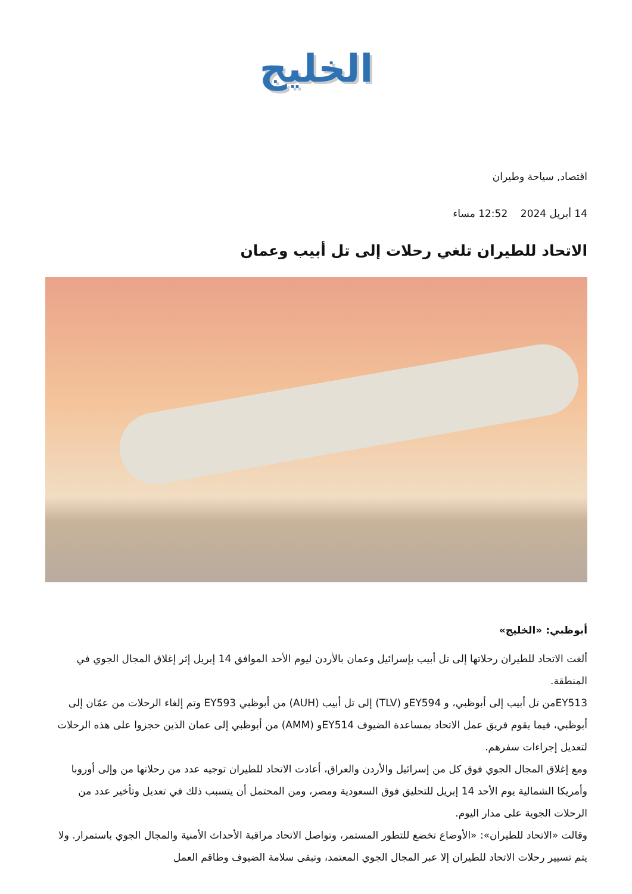الخليج
اقتصاد, سياحة وطيران
14 أبريل 2024 12:52 مساء
الاتحاد للطيران تلغي رحلات إلى تل أبيب وعمان
أبوظبي: «الخليج»
ألغت الاتحاد للطيران رحلاتها إلى تل أبيب بإسرائيل وعمان بالأردن ليوم الأحد الموافق 14 إبريل إثر إغلاق المجال الجوي في المنطقة.
EY513من تل أبيب إلى أبوظبي، و EY594و (TLV) إلى تل أبيب (AUH) من أبوظبي EY593 وتم إلغاء الرحلات من عمّان إلى أبوظبي، فيما يقوم فريق عمل الاتحاد بمساعدة الضيوف EY514و (AMM) من أبوظبي إلى عمان الذين حجزوا على هذه الرحلات لتعديل إجراءات سفرهم.
ومع إغلاق المجال الجوي فوق كل من إسرائيل والأردن والعراق، أعادت الاتحاد للطيران توجيه عدد من رحلاتها من وإلى أوروبا وأمريكا الشمالية يوم الأحد 14 إبريل للتحليق فوق السعودية ومصر، ومن المحتمل أن يتسبب ذلك في تعديل وتأخير عدد من الرحلات الجوية على مدار اليوم.
وقالت «الاتحاد للطيران»: «الأوضاع تخضع للتطور المستمر، وتواصل الاتحاد مراقبة الأحداث الأمنية والمجال الجوي باستمرار. ولا يتم تسيير رحلات الاتحاد للطيران إلا عبر المجال الجوي المعتمد، وتبقى سلامة الضيوف وطاقم العمل